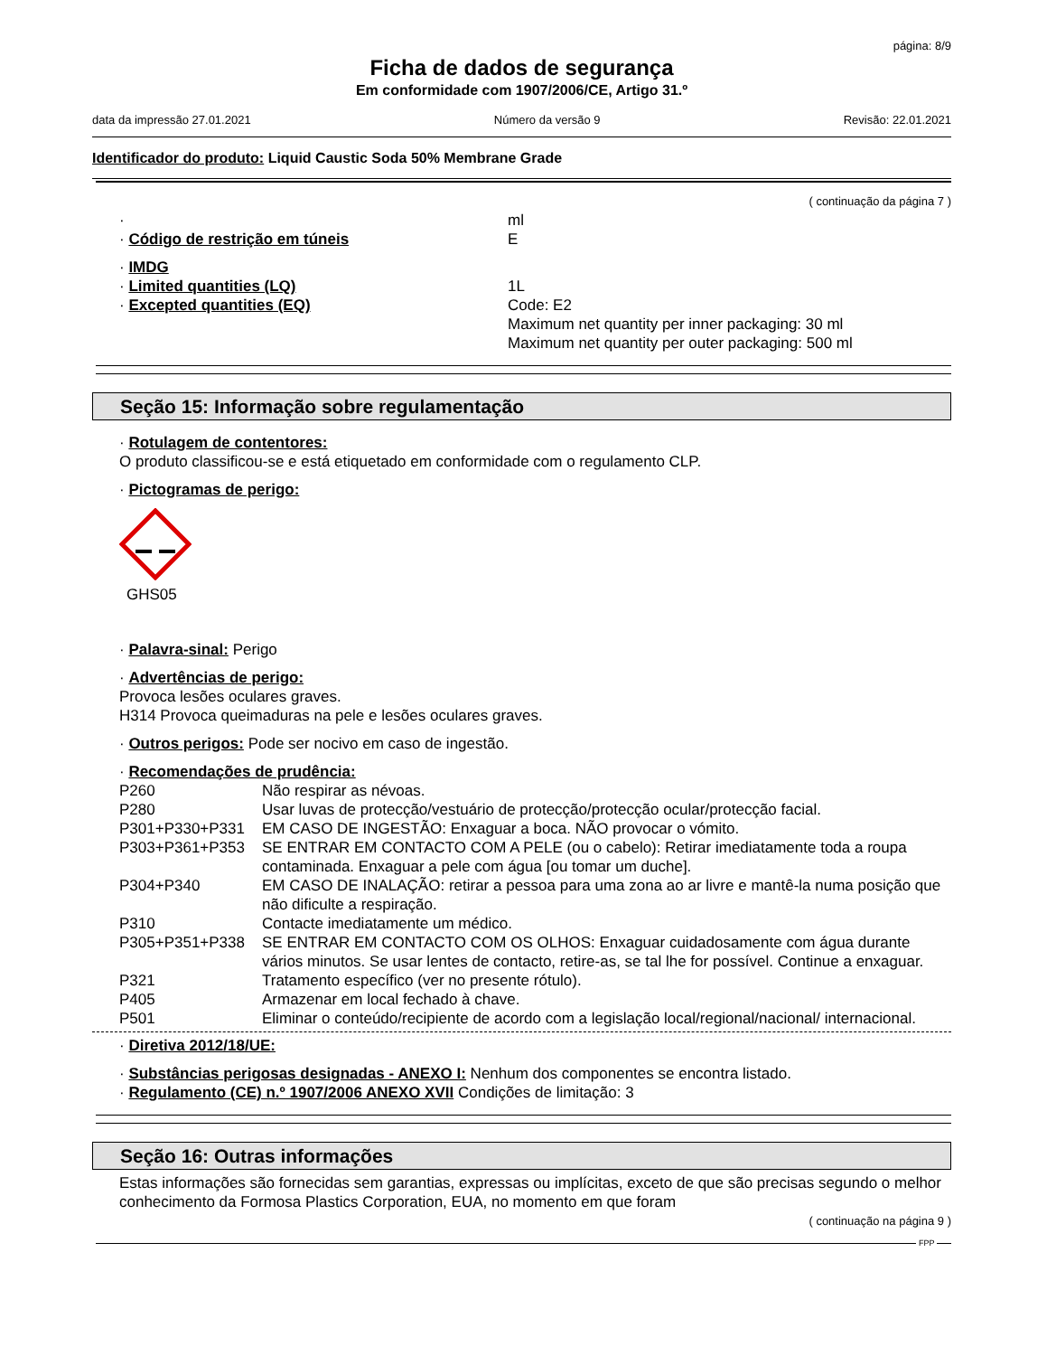página: 8/9
Ficha de dados de segurança
Em conformidade com 1907/2006/CE, Artigo 31.º
data da impressão 27.01.2021 Número da versão 9 Revisão: 22.01.2021
Identificador do produto: Liquid Caustic Soda 50% Membrane Grade
( continuação da página 7 )
· ml
· Código de restrição em túneis E
· IMDG
· Limited quantities (LQ) 1L
· Excepted quantities (EQ) Code: E2
Maximum net quantity per inner packaging: 30 ml
Maximum net quantity per outer packaging: 500 ml
Seção 15: Informação sobre regulamentação
· Rotulagem de contentores:
O produto classificou-se e está etiquetado em conformidade com o regulamento CLP.
· Pictogramas de perigo:
GHS05
· Palavra-sinal: Perigo
· Advertências de perigo:
Provoca lesões oculares graves.
H314 Provoca queimaduras na pele e lesões oculares graves.
· Outros perigos: Pode ser nocivo em caso de ingestão.
· Recomendações de prudência:
P260 Não respirar as névoas.
P280 Usar luvas de protecção/vestuário de protecção/protecção ocular/protecção facial.
P301+P330+P331 EM CASO DE INGESTÃO: Enxaguar a boca. NÃO provocar o vómito.
P303+P361+P353 SE ENTRAR EM CONTACTO COM A PELE (ou o cabelo): Retirar imediatamente toda a roupa contaminada. Enxaguar a pele com água [ou tomar um duche].
P304+P340 EM CASO DE INALAÇÃO: retirar a pessoa para uma zona ao ar livre e mantê-la numa posição que não dificulte a respiração.
P310 Contacte imediatamente um médico.
P305+P351+P338 SE ENTRAR EM CONTACTO COM OS OLHOS: Enxaguar cuidadosamente com água durante vários minutos. Se usar lentes de contacto, retire-as, se tal lhe for possível. Continue a enxaguar.
P321 Tratamento específico (ver no presente rótulo).
P405 Armazenar em local fechado à chave.
P501 Eliminar o conteúdo/recipiente de acordo com a legislação local/regional/nacional/ internacional.
· Diretiva 2012/18/UE:
· Substâncias perigosas designadas - ANEXO I: Nenhum dos componentes se encontra listado.
· Regulamento (CE) n.º 1907/2006 ANEXO XVII Condições de limitação: 3
Seção 16: Outras informações
Estas informações são fornecidas sem garantias, expressas ou implícitas, exceto de que são precisas segundo o melhor conhecimento da Formosa Plastics Corporation, EUA, no momento em que foram
( continuação na página 9 )
FPP